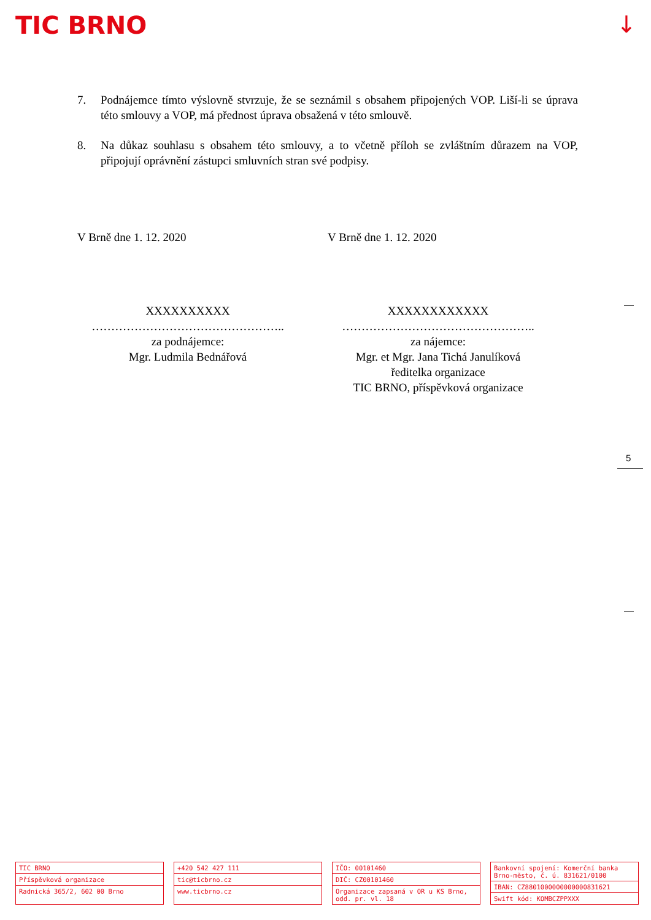TIC BRNO ↓
7. Podnájemce tímto výslovně stvrzuje, že se seznámil s obsahem připojených VOP. Liší-li se úprava této smlouvy a VOP, má přednost úprava obsažená v této smlouvě.
8. Na důkaz souhlasu s obsahem této smlouvy, a to včetně příloh se zvláštním důrazem na VOP, připojují oprávnění zástupci smluvních stran své podpisy.
V Brně dne 1. 12. 2020
XXXXXXXXXX
…………………………………………..
za podnájemce:
Mgr. Ludmila Bednářová
V Brně dne 1. 12. 2020
XXXXXXXXXXXX
…………………………………………..
za nájemce:
Mgr. et Mgr. Jana Tichá Janulíková
ředitelka organizace
TIC BRNO, příspěvková organizace
5
TIC BRNO
Příspěvková organizace
Radnická 365/2, 602 00 Brno
+420 542 427 111
tic@ticbrno.cz
www.ticbrno.cz
IČO: 00101460
DIČ: CZ00101460
Organizace zapsaná v OR u KS Brno, odd. pr. vl. 18
Bankovní spojení: Komerční banka Brno-město, č. ú. 831621/0100
IBAN: CZ8801000000000000831621
Swift kód: KOMBCZPPXXX